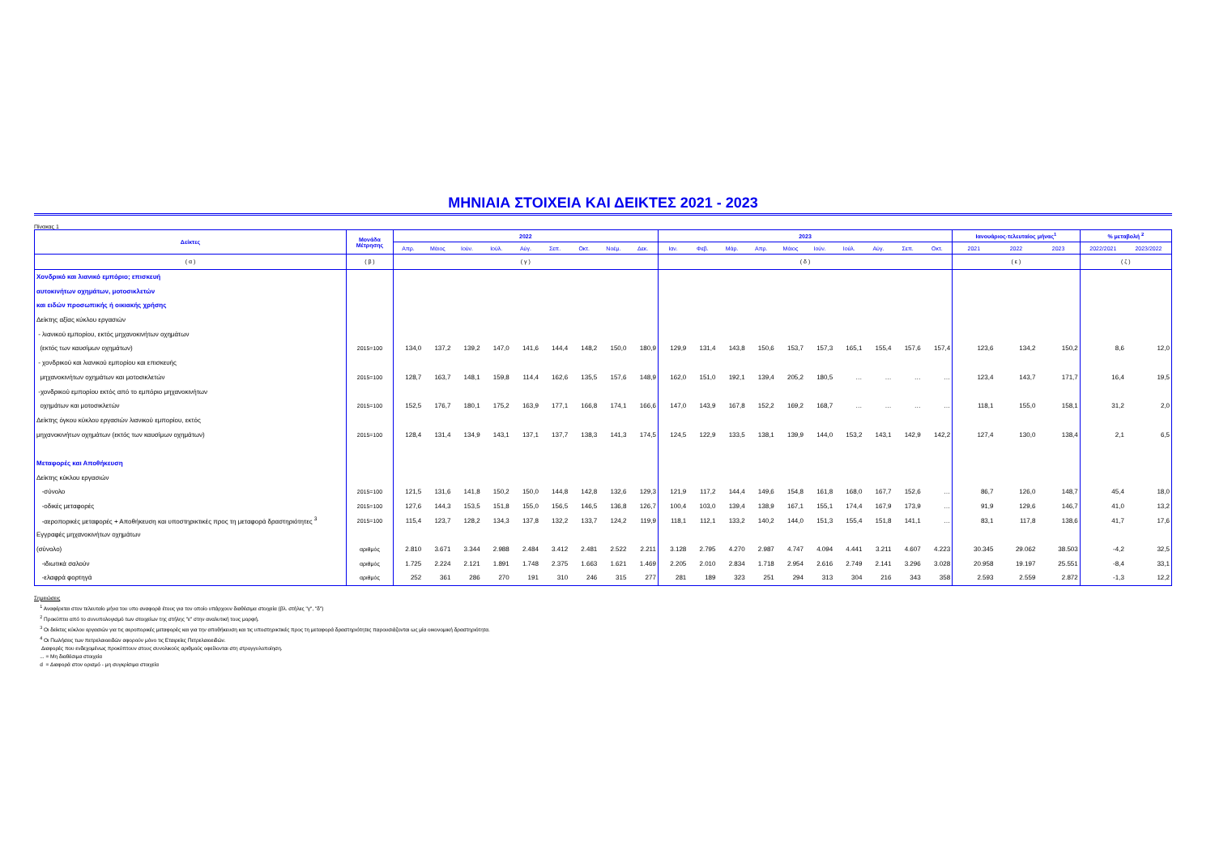ΜΗΝΙΑΙΑ ΣΤΟΙΧΕΙΑ ΚΑΙ ΔΕΙΚΤΕΣ 2021 - 2023
Πίνακας 1
| Δείκτες | Μονάδα Μέτρησης | 2022 | | | | | | | | | 2023 | | | | | | | | | | Ιανουάριος-τελευταίος μήνας<sup>1</sup> | | | % μεταβολή <sup>2</sup> | |
| --- | --- | --- | --- | --- | --- | --- | --- | --- | --- | --- | --- | --- | --- | --- | --- | --- | --- | --- | --- | --- | --- | --- | --- | --- | --- |
| | | Απρ. | Μάιος | Ιούν. | Ιούλ. | Αύγ. | Σεπ. | Οκτ. | Νοέμ. | Δεκ. | Ιαν. | Φεβ. | Μάρ. | Απρ. | Μάιος | Ιούν. | Ιούλ. | Αύγ. | Σεπ. | Οκτ. | 2021 | 2022 | 2023 | 2022/2021 | 2023/2022 |
| ( α ) | ( β ) | ( γ ) | | | | | | | | | ( δ ) | | | | | | | | | | ( ε ) | | | ( ζ ) | |
| Χονδρικό και λιανικό εμπόριο; επισκευή | | | | | | | | | | | | | | | | | | | | | | | | | |
| αυτοκινήτων οχημάτων, μοτοσικλετών | | | | | | | | | | | | | | | | | | | | | | | | | |
| και ειδών προσωπικής ή οικιακής χρήσης | | | | | | | | | | | | | | | | | | | | | | | | | |
| Δείκτης αξίας κύκλου εργασιών | | | | | | | | | | | | | | | | | | | | | | | | | |
| - λιανικού εμπορίου, εκτός μηχανοκινήτων οχημάτων | | | | | | | | | | | | | | | | | | | | | | | | | |
| (εκτός των καυσίμων οχημάτων) | 2015=100 | 134,0 | 137,2 | 139,2 | 147,0 | 141,6 | 144,4 | 148,2 | 150,0 | 180,9 | 129,9 | 131,4 | 143,8 | 150,6 | 153,7 | 157,3 | 165,1 | 155,4 | 157,6 | 157,4 | 123,6 | 134,2 | 150,2 | 8,6 | 12,0 |
| - χονδρικού και λιανικού εμπορίου και επισκευής | | | | | | | | | | | | | | | | | | | | | | | | | |
| μηχανοκινήτων οχημάτων και μοτοσικλετών | 2015=100 | 128,7 | 163,7 | 148,1 | 159,8 | 114,4 | 162,6 | 135,5 | 157,6 | 148,9 | 162,0 | 151,0 | 192,1 | 139,4 | 205,2 | 180,5 | … | … | … | … | 123,4 | 143,7 | 171,7 | 16,4 | 19,5 |
| -χονδρικού εμπορίου εκτός από το εμπόριο μηχανοκινήτων | | | | | | | | | | | | | | | | | | | | | | | | | |
| οχημάτων και μοτοσικλετών | 2015=100 | 152,5 | 176,7 | 180,1 | 175,2 | 163,9 | 177,1 | 166,8 | 174,1 | 166,6 | 147,0 | 143,9 | 167,8 | 152,2 | 169,2 | 168,7 | … | … | … | … | 118,1 | 155,0 | 158,1 | 31,2 | 2,0 |
| Δείκτης όγκου κύκλου εργασιών λιανικού εμπορίου, εκτός | | | | | | | | | | | | | | | | | | | | | | | | | |
| μηχανοκινήτων οχημάτων (εκτός των καυσίμων οχημάτων) | 2015=100 | 128,4 | 131,4 | 134,9 | 143,1 | 137,1 | 137,7 | 138,3 | 141,3 | 174,5 | 124,5 | 122,9 | 133,5 | 138,1 | 139,9 | 144,0 | 153,2 | 143,1 | 142,9 | 142,2 | 127,4 | 130,0 | 138,4 | 2,1 | 6,5 |
| Μεταφορές και Αποθήκευση | | | | | | | | | | | | | | | | | | | | | | | | | |
| Δείκτης κύκλου εργασιών | | | | | | | | | | | | | | | | | | | | | | | | | |
| -σύνολο | 2015=100 | 121,5 | 131,6 | 141,8 | 150,2 | 150,0 | 144,8 | 142,8 | 132,6 | 129,3 | 121,9 | 117,2 | 144,4 | 149,6 | 154,8 | 161,8 | 168,0 | 167,7 | 152,6 | … | 86,7 | 126,0 | 148,7 | 45,4 | 18,0 |
| -οδικές μεταφορές | 2015=100 | 127,6 | 144,3 | 153,5 | 151,8 | 155,0 | 156,5 | 146,5 | 136,8 | 126,7 | 100,4 | 103,0 | 139,4 | 138,9 | 167,1 | 155,1 | 174,4 | 167,9 | 173,9 | … | 91,9 | 129,6 | 146,7 | 41,0 | 13,2 |
| -αεροπορικές μεταφορές + Αποθήκευση και υποστηρικτικές προς τη μεταφορά δραστηριότητες <sup>3</sup> | 2015=100 | 115,4 | 123,7 | 128,2 | 134,3 | 137,8 | 132,2 | 133,7 | 124,2 | 119,9 | 118,1 | 112,1 | 133,2 | 140,2 | 144,0 | 151,3 | 155,4 | 151,8 | 141,1 | … | 83,1 | 117,8 | 138,6 | 41,7 | 17,6 |
| Εγγραφές μηχανοκινήτων οχημάτων | | | | | | | | | | | | | | | | | | | | | | | | | |
| (σύνολο) | αριθμός | 2.810 | 3.671 | 3.344 | 2.988 | 2.484 | 3.412 | 2.481 | 2.522 | 2.211 | 3.128 | 2.795 | 4.270 | 2.987 | 4.747 | 4.094 | 4.441 | 3.211 | 4.607 | 4.223 | 30.345 | 29.062 | 38.503 | -4,2 | 32,5 |
| -ιδιωτικά σαλούν | αριθμός | 1.725 | 2.224 | 2.121 | 1.891 | 1.748 | 2.375 | 1.663 | 1.621 | 1.469 | 2.205 | 2.010 | 2.834 | 1.718 | 2.954 | 2.616 | 2.749 | 2.141 | 3.296 | 3.028 | 20.958 | 19.197 | 25.551 | -8,4 | 33,1 |
| -ελαφρά φορτηγά | αριθμός | 252 | 361 | 286 | 270 | 191 | 310 | 246 | 315 | 277 | 281 | 189 | 323 | 251 | 294 | 313 | 304 | 216 | 343 | 358 | 2.593 | 2.559 | 2.872 | -1,3 | 12,2 |
Σημειώσεις
<sup>1</sup> Αναφέρεται στον τελευταίο μήνα του υπο αναφορά έτους για τον οποίο υπάρχουν διαθέσιμα στοιχεία (βλ. στήλες "γ", "δ")
<sup>2</sup> Προκύπτει από το συνυπολογισμό των στοιχείων της στήλης "ε" στην αναλυτική τους μορφή.
<sup>3</sup> Οι δείκτες κύκλου εργασιών για τις αεροπορικές μεταφορές και για την αποθήκευση και τις υποστηρικτικές προς τη μεταφορά δραστηριότητες παρουσιάζονται ως μία οικονομική δραστηριότητα.
<sup>4</sup> Οι Πωλήσεις των πετρελαιοειδών αφορούν μόνο τις Εταιρείες Πετρελαιοειδών.
Διαφορές που ενδεχομένως προκύπτουν στους συνολικούς αριθμούς οφείλονται στη στρογγυλοποίηση.
... = Μη διαθέσιμα στοιχεία
d = Διαφορά στον ορισμό - μη συγκρίσιμα στοιχεία